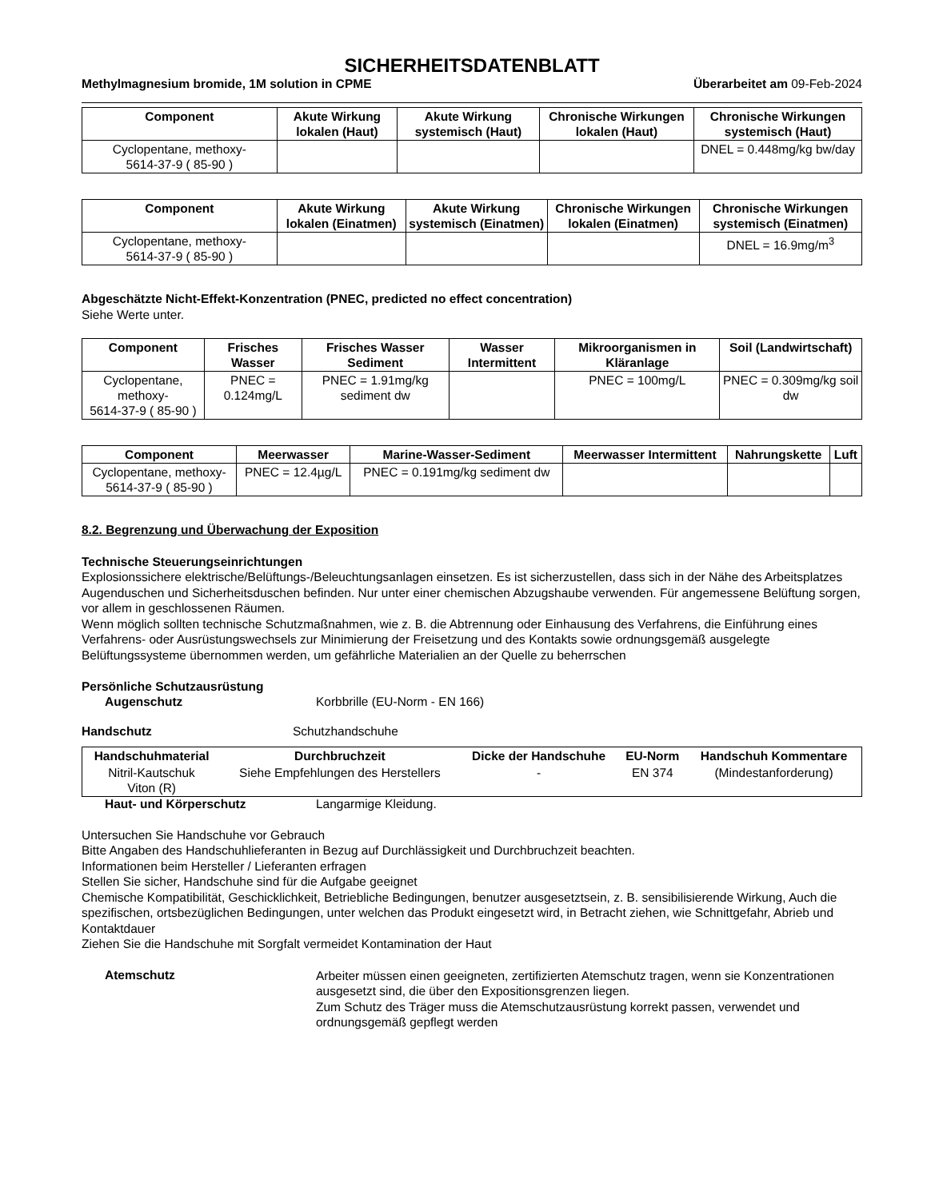SICHERHEITSDATENBLATT
Methylmagnesium bromide, 1M solution in CPME Überarbeitet am 09-Feb-2024
| Component | Akute Wirkung lokalen (Haut) | Akute Wirkung systemisch (Haut) | Chronische Wirkungen lokalen (Haut) | Chronische Wirkungen systemisch (Haut) |
| --- | --- | --- | --- | --- |
| Cyclopentane, methoxy- 5614-37-9 ( 85-90 ) | | | | DNEL = 0.448mg/kg bw/day |
| Component | Akute Wirkung lokalen (Einatmen) | Akute Wirkung systemisch (Einatmen) | Chronische Wirkungen lokalen (Einatmen) | Chronische Wirkungen systemisch (Einatmen) |
| --- | --- | --- | --- | --- |
| Cyclopentane, methoxy- 5614-37-9 ( 85-90 ) | | | | DNEL = 16.9mg/m<sup>3</sup> |
Abgeschätzte Nicht-Effekt-Konzentration (PNEC, predicted no effect concentration)
Siehe Werte unter.
| Component | Frisches Wasser | Frisches Wasser Sediment | Wasser Intermittent | Mikroorganismen in Kläranlage | Soil (Landwirtschaft) |
| --- | --- | --- | --- | --- | --- |
| Cyclopentane, methoxy- 5614-37-9 ( 85-90 ) | PNEC = 0.124mg/L | PNEC = 1.91mg/kg sediment dw | | PNEC = 100mg/L | PNEC = 0.309mg/kg soil dw |
| Component | Meerwasser | Marine-Wasser-Sediment | Meerwasser Intermittent | Nahrungskette | Luft |
| --- | --- | --- | --- | --- | --- |
| Cyclopentane, methoxy- 5614-37-9 ( 85-90 ) | PNEC = 12.4µg/L | PNEC = 0.191mg/kg sediment dw | | | |
8.2. Begrenzung und Überwachung der Exposition
Technische Steuerungseinrichtungen
Explosionssichere elektrische/Belüftungs-/Beleuchtungsanlagen einsetzen. Es ist sicherzustellen, dass sich in der Nähe des Arbeitsplatzes Augenduschen und Sicherheitsduschen befinden. Nur unter einer chemischen Abzugshaube verwenden. Für angemessene Belüftung sorgen, vor allem in geschlossenen Räumen.
Wenn möglich sollten technische Schutzmaßnahmen, wie z. B. die Abtrennung oder Einhausung des Verfahrens, die Einführung eines Verfahrens- oder Ausrüstungswechsels zur Minimierung der Freisetzung und des Kontakts sowie ordnungsgemäß ausgelegte Belüftungssysteme übernommen werden, um gefährliche Materialien an der Quelle zu beherrschen
Persönliche Schutzausrüstung
Augenschutz Korbbrille (EU-Norm - EN 166)
Handschutz Schutzhandschuhe
| Handschuhmaterial | Durchbruchzeit | Dicke der Handschuhe | EU-Norm | Handschuh Kommentare |
| --- | --- | --- | --- | --- |
| Nitril-Kautschuk Viton (R) | Siehe Empfehlungen des Herstellers | - | EN 374 | (Mindestanforderung) |
Haut- und Körperschutz Langarmige Kleidung.
Untersuchen Sie Handschuhe vor Gebrauch
Bitte Angaben des Handschuhlieferanten in Bezug auf Durchlässigkeit und Durchbruchzeit beachten.
Informationen beim Hersteller / Lieferanten erfragen
Stellen Sie sicher, Handschuhe sind für die Aufgabe geeignet
Chemische Kompatibilität, Geschicklichkeit, Betriebliche Bedingungen, benutzer ausgesetztsein, z. B. sensibilisierende Wirkung, Auch die spezifischen, ortsbezüglichen Bedingungen, unter welchen das Produkt eingesetzt wird, in Betracht ziehen, wie Schnittgefahr, Abrieb und Kontaktdauer
Ziehen Sie die Handschuhe mit Sorgfalt vermeidet Kontamination der Haut
Atemschutz
Arbeiter müssen einen geeigneten, zertifizierten Atemschutz tragen, wenn sie Konzentrationen ausgesetzt sind, die über den Expositionsgrenzen liegen.
Zum Schutz des Träger muss die Atemschutzausrüstung korrekt passen, verwendet und ordnungsgemäß gepflegt werden